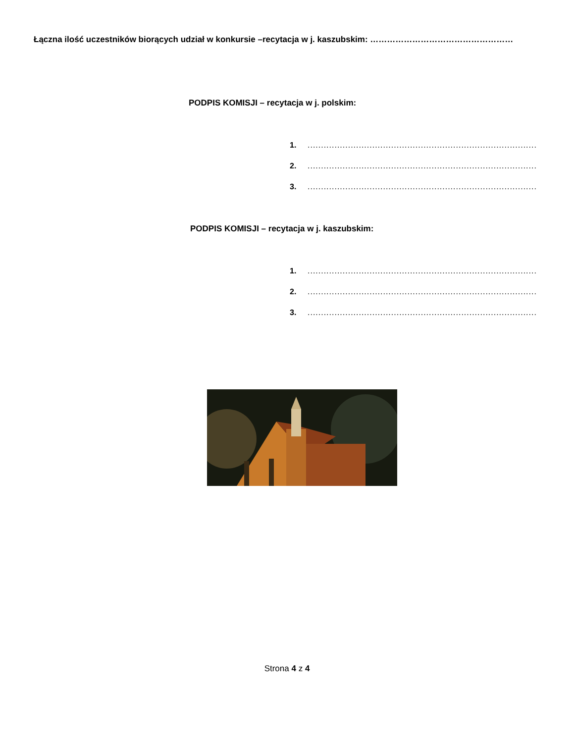Łączna ilość uczestników biorących udział w konkursie –recytacja w j. kaszubskim: ……………………………………………
PODPIS KOMISJI – recytacja w j. polskim:
1...............................................................................................
2...............................................................................................
3...............................................................................................
PODPIS KOMISJI – recytacja w j. kaszubskim:
1...............................................................................................
2...............................................................................................
3...............................................................................................
Strona 4 z 4